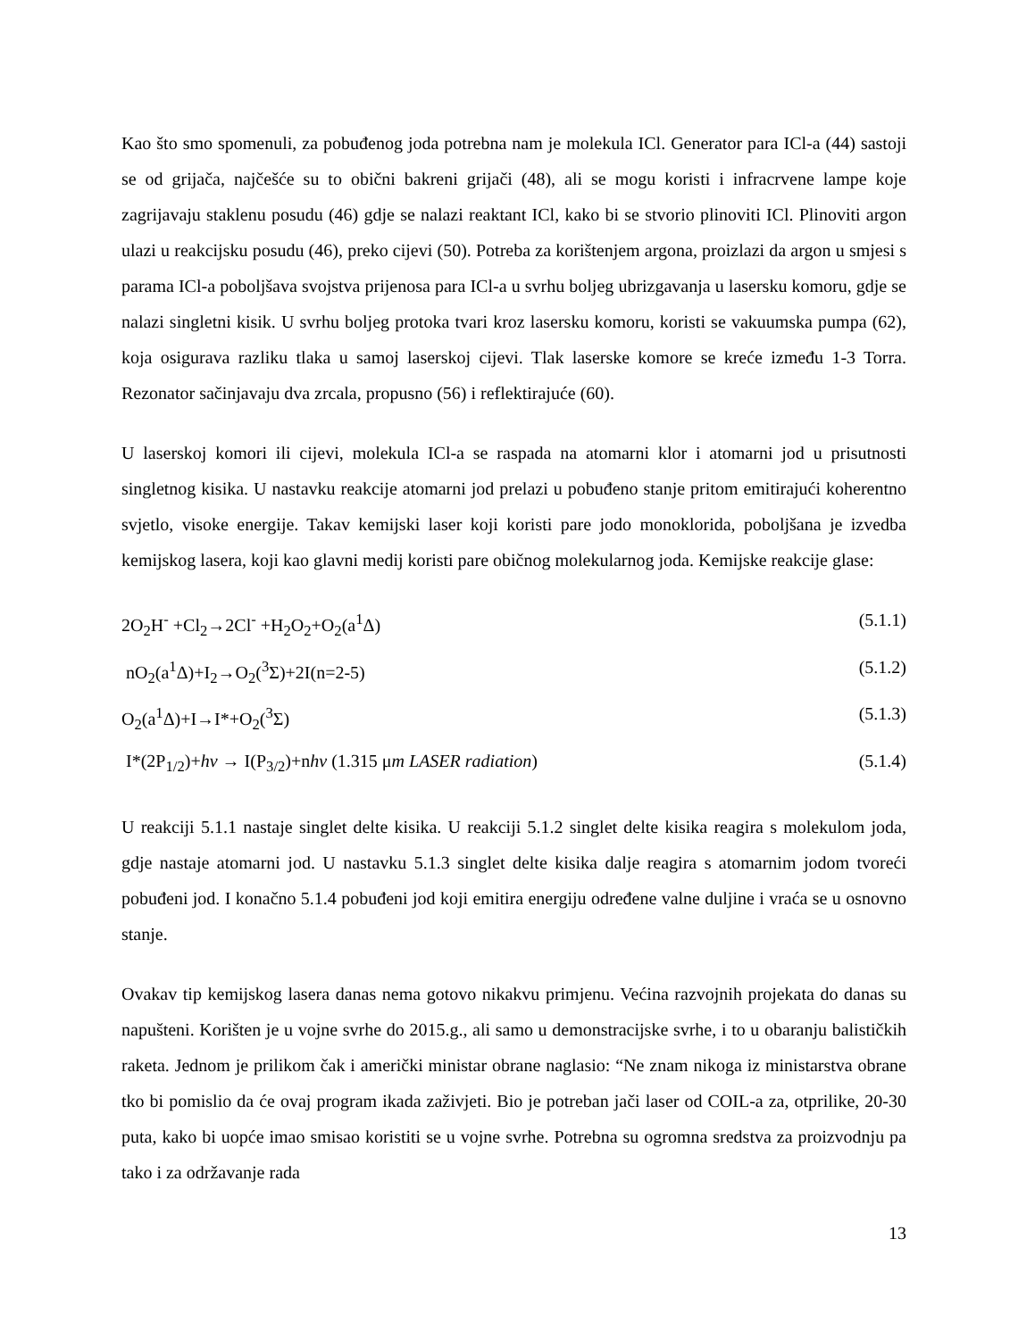Kao što smo spomenuli, za pobuđenog joda potrebna nam je molekula ICl. Generator para ICl-a (44) sastoji se od grijača, najčešće su to obični bakreni grijači (48), ali se mogu koristi i infracrvene lampe koje zagrijavaju staklenu posudu (46) gdje se nalazi reaktant ICl, kako bi se stvorio plinoviti ICl. Plinoviti argon ulazi u reakcijsku posudu (46), preko cijevi (50). Potreba za korištenjem argona, proizlazi da argon u smjesi s parama ICl-a poboljšava svojstva prijenosa para ICl-a u svrhu boljeg ubrizgavanja u lasersku komoru, gdje se nalazi singletni kisik. U svrhu boljeg protoka tvari kroz lasersku komoru, koristi se vakuumska pumpa (62), koja osigurava razliku tlaka u samoj laserskoj cijevi. Tlak laserske komore se kreće između 1-3 Torra. Rezonator sačinjavaju dva zrcala, propusno (56) i reflektirajuće (60).
U laserskoj komori ili cijevi, molekula ICl-a se raspada na atomarni klor i atomarni jod u prisutnosti singletnog kisika. U nastavku reakcije atomarni jod prelazi u pobuđeno stanje pritom emitirajući koherentno svjetlo, visoke energije. Takav kemijski laser koji koristi pare jodo monoklorida, poboljšana je izvedba kemijskog lasera, koji kao glavni medij koristi pare običnog molekularnog joda. Kemijske reakcije glase:
2O<sub>2</sub>H<sup>-</sup> +Cl<sub>2</sub>→2Cl<sup>-</sup> +H<sub>2</sub>O<sub>2</sub>+O<sub>2</sub>(a<sup>1</sup>Δ) (5.1.1)
nO<sub>2</sub>(a<sup>1</sup>Δ)+I<sub>2</sub>→O<sub>2</sub>(<sup>3</sup>Σ)+2I(n=2-5) (5.1.2)
O<sub>2</sub>(a<sup>1</sup>Δ)+I→I*+O<sub>2</sub>(<sup>3</sup>Σ) (5.1.3)
I*(2P<sub>1/2</sub>)+hv → I(P<sub>3/2</sub>)+nhv (1.315 μm LASER radiation) (5.1.4)
U reakciji 5.1.1 nastaje singlet delte kisika. U reakciji 5.1.2 singlet delte kisika reagira s molekulom joda, gdje nastaje atomarni jod. U nastavku 5.1.3 singlet delte kisika dalje reagira s atomarnim jodom tvoreći pobuđeni jod. I konačno 5.1.4 pobuđeni jod koji emitira energiju određene valne duljine i vraća se u osnovno stanje.
Ovakav tip kemijskog lasera danas nema gotovo nikakvu primjenu. Većina razvojnih projekata do danas su napušteni. Korišten je u vojne svrhe do 2015.g., ali samo u demonstracijske svrhe, i to u obaranju balističkih raketa. Jednom je prilikom čak i američki ministar obrane naglasio: “Ne znam nikoga iz ministarstva obrane tko bi pomislio da će ovaj program ikada zaživjeti. Bio je potreban jači laser od COIL-a za, otprilike, 20-30 puta, kako bi uopće imao smisao koristiti se u vojne svrhe. Potrebna su ogromna sredstva za proizvodnju pa tako i za održavanje rada
13